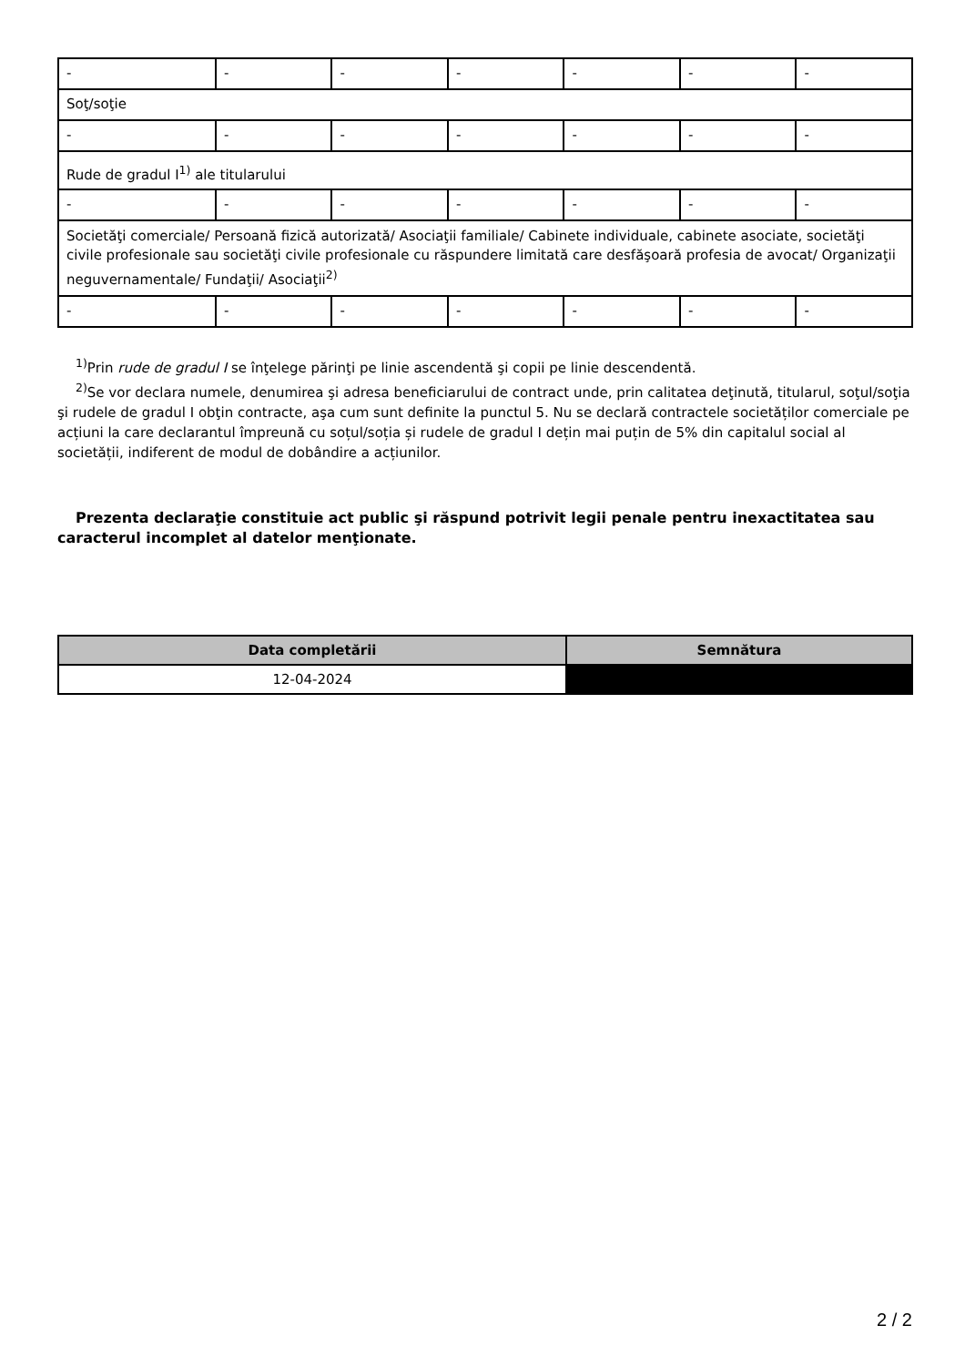| - | - | - | - | - | - | - |
| Soţ/soţie | | | | | | |
| - | - | - | - | - | - | - |
| Rude de gradul I<sup>1)</sup> ale titularului | | | | | | |
| - | - | - | - | - | - | - |
| Societăţi comerciale/ Persoană fizică autorizată/ Asociaţii familiale/ Cabinete individuale, cabinete asociate, societăţi civile profesionale sau societăţi civile profesionale cu răspundere limitată care desfăşoară profesia de avocat/ Organizaţii neguvernamentale/ Fundaţii/ Asociaţii<sup>2)</sup> | | | | | | |
| - | - | - | - | - | - | - |
<sup>1)</sup> Prin rude de gradul I se înţelege părinţi pe linie ascendentă şi copii pe linie descendentă.
<sup>2)</sup> Se vor declara numele, denumirea şi adresa beneficiarului de contract unde, prin calitatea deţinută, titularul, soţul/soţia şi rudele de gradul I obţin contracte, aşa cum sunt definite la punctul 5. Nu se declară contractele societăților comerciale pe acțiuni la care declarantul împreună cu soțul/soția și rudele de gradul I dețin mai puțin de 5% din capitalul social al societății, indiferent de modul de dobândire a acțiunilor.
Prezenta declaraţie constituie act public şi răspund potrivit legii penale pentru inexactitatea sau caracterul incomplet al datelor menţionate.
| Data completării | Semnătura |
| --- | --- |
| 12-04-2024 | |
2 / 2